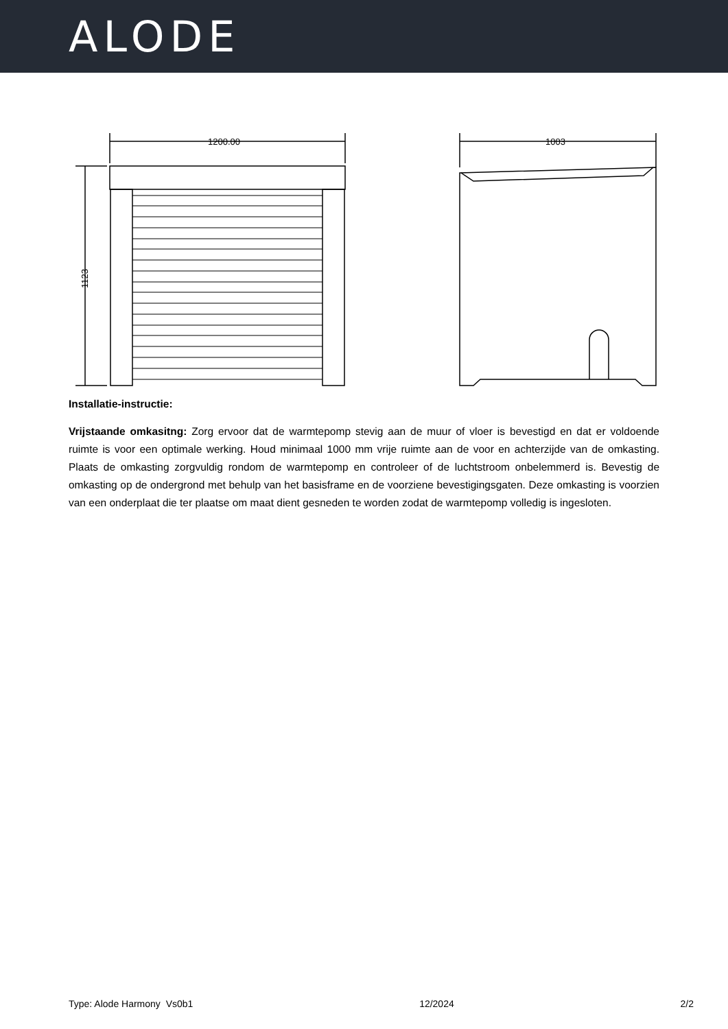ALODE
1200.00
1123
1003
Installatie-instructie:
Vrijstaande omkasitng: Zorg ervoor dat de warmtepomp stevig aan de muur of vloer is bevestigd en dat er voldoende ruimte is voor een optimale werking. Houd minimaal 1000 mm vrije ruimte aan de voor en achterzijde van de omkasting. Plaats de omkasting zorgvuldig rondom de warmtepomp en controleer of de luchtstroom onbelemmerd is. Bevestig de omkasting op de ondergrond met behulp van het basisframe en de voorziene bevestigingsgaten. Deze omkasting is voorzien van een onderplaat die ter plaatse om maat dient gesneden te worden zodat de warmtepomp volledig is ingesloten.
Type: Alode Harmony Vs0b1 12/2024 2/2